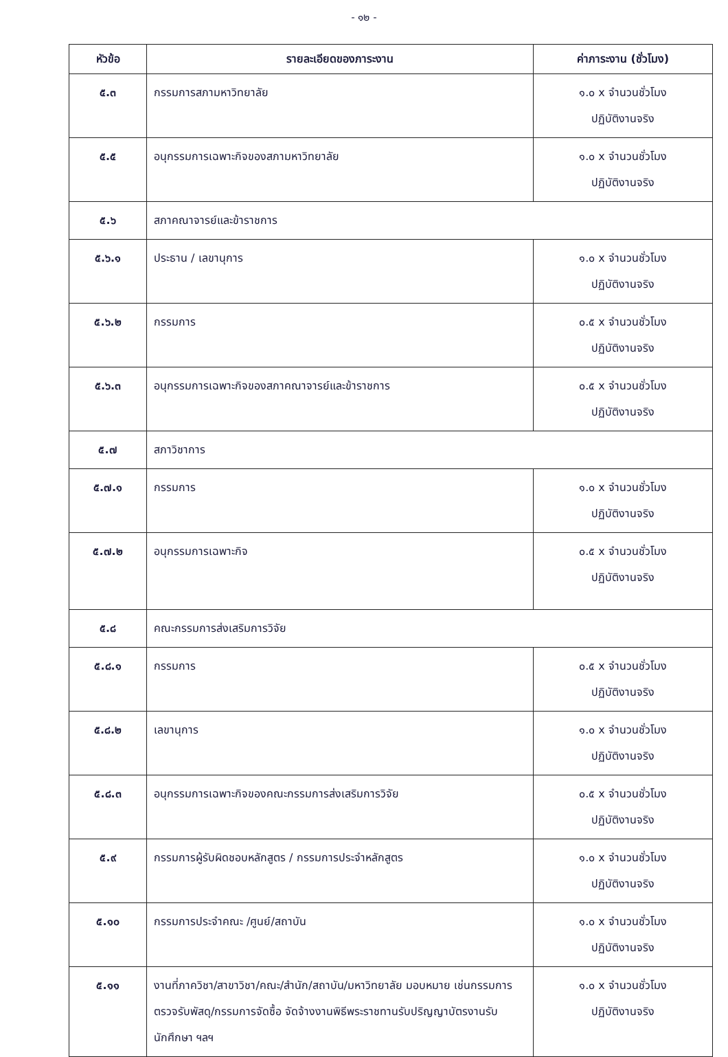- ๑๒ -
| หัวข้อ | รายละเอียดของภาระงาน | ค่าภาระงาน (ชั่วโมง) |
| --- | --- | --- |
| ๕.๓ | กรรมการสภามหาวิทยาลัย | ๑.๐ x จำนวนชั่วโมง ปฏิบัติงานจริง |
| ๕.๕ | อนุกรรมการเฉพาะกิจของสภามหาวิทยาลัย | ๑.๐ x จำนวนชั่วโมง ปฏิบัติงานจริง |
| ๕.๖ | สภาคณาจารย์และข้าราชการ | |
| ๕.๖.๑ | ประธาน / เลขานุการ | ๑.๐ x จำนวนชั่วโมง ปฏิบัติงานจริง |
| ๕.๖.๒ | กรรมการ | ๐.๕ x จำนวนชั่วโมง ปฏิบัติงานจริง |
| ๕.๖.๓ | อนุกรรมการเฉพาะกิจของสภาคณาจารย์และข้าราชการ | ๐.๕ x จำนวนชั่วโมง ปฏิบัติงานจริง |
| ๕.๗ | สภาวิชาการ | |
| ๕.๗.๑ | กรรมการ | ๑.๐ x จำนวนชั่วโมง ปฏิบัติงานจริง |
| ๕.๗.๒ | อนุกรรมการเฉพาะกิจ | ๐.๕ x จำนวนชั่วโมง ปฏิบัติงานจริง |
| ๕.๘ | คณะกรรมการส่งเสริมการวิจัย | |
| ๕.๘.๑ | กรรมการ | ๐.๕ x จำนวนชั่วโมง ปฏิบัติงานจริง |
| ๕.๘.๒ | เลขานุการ | ๑.๐ x จำนวนชั่วโมง ปฏิบัติงานจริง |
| ๕.๘.๓ | อนุกรรมการเฉพาะกิจของคณะกรรมการส่งเสริมการวิจัย | ๐.๕ x จำนวนชั่วโมง ปฏิบัติงานจริง |
| ๕.๙ | กรรมการผู้รับผิดชอบหลักสูตร / กรรมการประจำหลักสูตร | ๑.๐ x จำนวนชั่วโมง ปฏิบัติงานจริง |
| ๕.๑๐ | กรรมการประจำคณะ /ศูนย์/สถาบัน | ๑.๐ x จำนวนชั่วโมง ปฏิบัติงานจริง |
| ๕.๑๑ | งานที่ภาควิชา/สาขาวิชา/คณะ/สำนัก/สถาบัน/มหาวิทยาลัย มอบหมาย เช่นกรรมการตรวจรับพัสดุ/กรรมการจัดซื้อ จัดจ้างงานพิธีพระราชทานรับปริญญาบัตรงานรับนักศึกษา ฯลฯ | ๑.๐ x จำนวนชั่วโมง ปฏิบัติงานจริง |